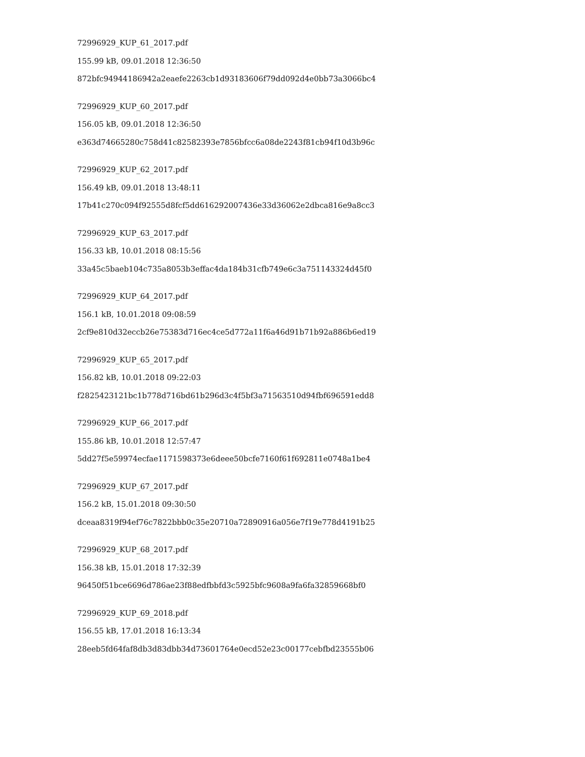72996929_KUP_61_2017.pdf
155.99 kB, 09.01.2018 12:36:50
872bfc94944186942a2eaefe2263cb1d93183606f79dd092d4e0bb73a3066bc4
72996929_KUP_60_2017.pdf
156.05 kB, 09.01.2018 12:36:50
e363d74665280c758d41c82582393e7856bfcc6a08de2243f81cb94f10d3b96c
72996929_KUP_62_2017.pdf
156.49 kB, 09.01.2018 13:48:11
17b41c270c094f92555d8fcf5dd616292007436e33d36062e2dbca816e9a8cc3
72996929_KUP_63_2017.pdf
156.33 kB, 10.01.2018 08:15:56
33a45c5baeb104c735a8053b3effac4da184b31cfb749e6c3a751143324d45f0
72996929_KUP_64_2017.pdf
156.1 kB, 10.01.2018 09:08:59
2cf9e810d32eccb26e75383d716ec4ce5d772a11f6a46d91b71b92a886b6ed19
72996929_KUP_65_2017.pdf
156.82 kB, 10.01.2018 09:22:03
f2825423121bc1b778d716bd61b296d3c4f5bf3a71563510d94fbf696591edd8
72996929_KUP_66_2017.pdf
155.86 kB, 10.01.2018 12:57:47
5dd27f5e59974ecfae1171598373e6deee50bcfe7160f61f692811e0748a1be4
72996929_KUP_67_2017.pdf
156.2 kB, 15.01.2018 09:30:50
dceaa8319f94ef76c7822bbb0c35e20710a72890916a056e7f19e778d4191b25
72996929_KUP_68_2017.pdf
156.38 kB, 15.01.2018 17:32:39
96450f51bce6696d786ae23f88edfbbfd3c5925bfc9608a9fa6fa32859668bf0
72996929_KUP_69_2018.pdf
156.55 kB, 17.01.2018 16:13:34
28eeb5fd64faf8db3d83dbb34d73601764e0ecd52e23c00177cebfbd23555b06